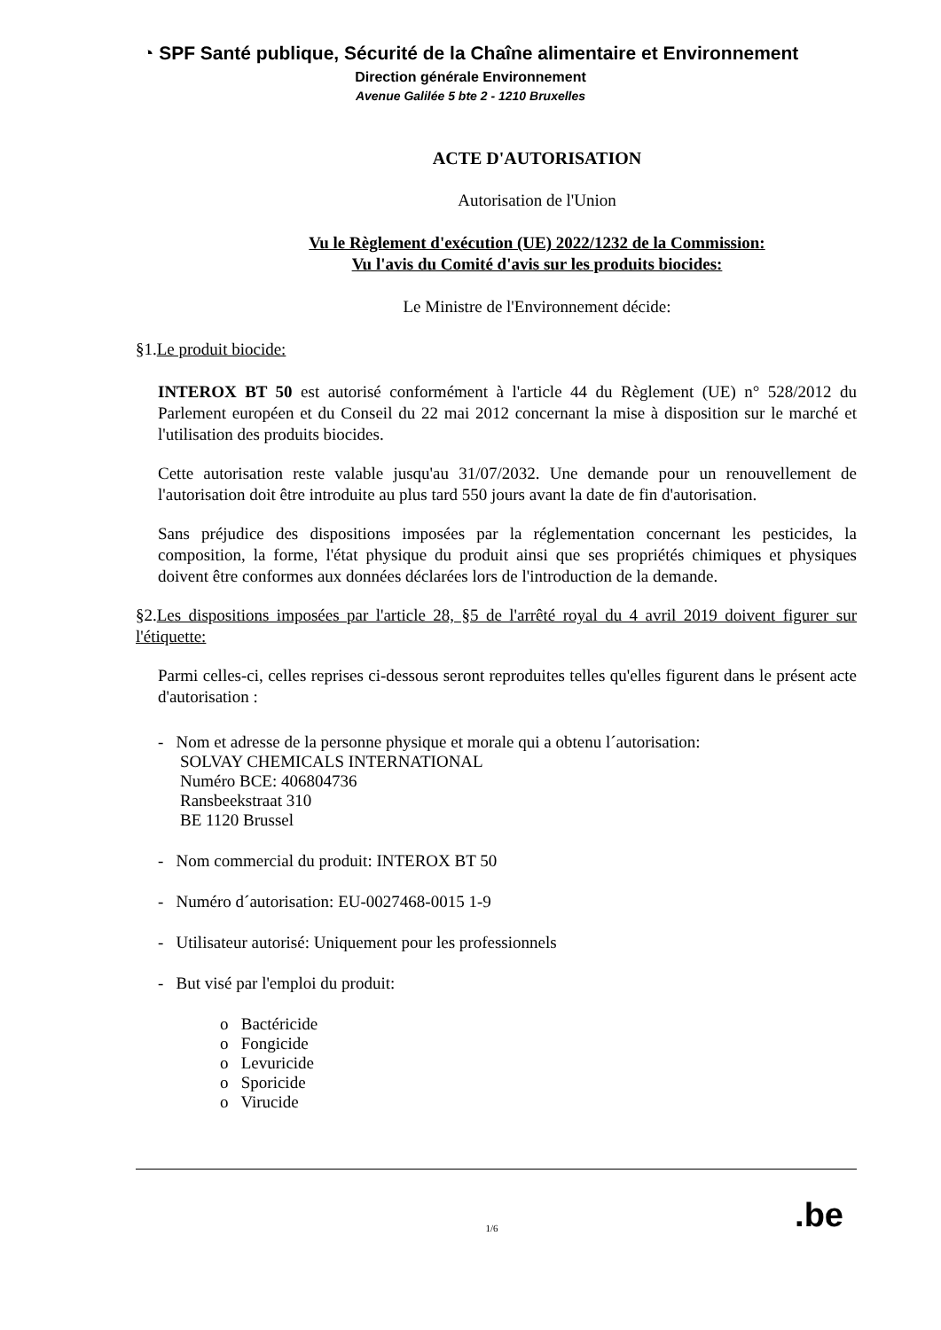◔ SPF Santé publique, Sécurité de la Chaîne alimentaire et Environnement
Direction générale Environnement
Avenue Galilée 5 bte 2 - 1210 Bruxelles
ACTE D'AUTORISATION
Autorisation de l'Union
Vu le Règlement d'exécution (UE) 2022/1232 de la Commission:
Vu l'avis du Comité d'avis sur les produits biocides:
Le Ministre de l'Environnement décide:
§1.Le produit biocide:
INTEROX BT 50 est autorisé conformément à l'article 44 du Règlement (UE) n° 528/2012 du Parlement européen et du Conseil du 22 mai 2012 concernant la mise à disposition sur le marché et l'utilisation des produits biocides.
Cette autorisation reste valable jusqu'au 31/07/2032. Une demande pour un renouvellement de l'autorisation doit être introduite au plus tard 550 jours avant la date de fin d'autorisation.
Sans préjudice des dispositions imposées par la réglementation concernant les pesticides, la composition, la forme, l'état physique du produit ainsi que ses propriétés chimiques et physiques doivent être conformes aux données déclarées lors de l'introduction de la demande.
§2.Les dispositions imposées par l'article 28, §5 de l'arrêté royal du 4 avril 2019 doivent figurer sur l'étiquette:
Parmi celles-ci, celles reprises ci-dessous seront reproduites telles qu'elles figurent dans le présent acte d'autorisation :
- Nom et adresse de la personne physique et morale qui a obtenu l´autorisation:
SOLVAY CHEMICALS INTERNATIONAL
Numéro BCE: 406804736
Ransbeekstraat 310
BE 1120 Brussel
- Nom commercial du produit: INTEROX BT 50
- Numéro d´autorisation: EU-0027468-0015 1-9
- Utilisateur autorisé: Uniquement pour les professionnels
- But visé par l'emploi du produit:
o Bactéricide
o Fongicide
o Levuricide
o Sporicide
o Virucide
1/6.be